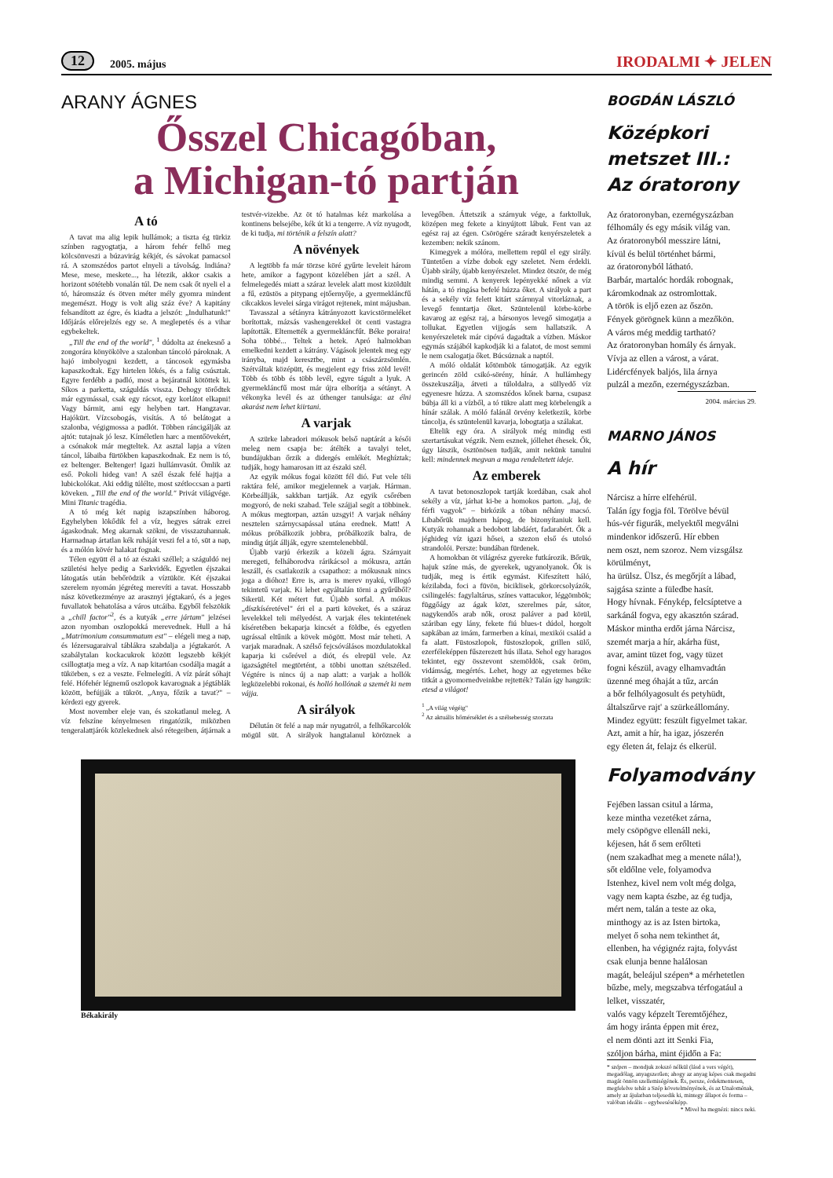12 2005. május IRODALMI ✦ JELEN
ARANY ÁGNES
Ősszel Chicagóban,
a Michigan-tó partján
A tó
A tavat ma alig lepik hullámok; a tiszta ég türkiz színben ragyogtatja, a három fehér felhő meg kölcsönveszi a búzavirág kékjét, és sávokat pamacsol rá. A szomszédos partot elnyeli a távolság. Indiána? Mese, mese, meskete..., ha létezik, akkor csakis a horizont sötétebb vonalán túl. De nem csak őt nyeli el a tó, háromszáz és ötven méter mély gyomra mindent megemészt. Hogy is volt alig száz éve? A kapitány felsandított az égre, és kiadta a jelszót: „Indulhatunk!" Időjárás előrejelzés egy se. A meglepetés és a vihar egybekeltek.
„Till the end of the world", <sup>1</sup> dúdolta az énekesnő a zongorára könyökölve a szalonban táncoló pároknak. A hajó imbolyogni kezdett, a táncosok egymásba kapaszkodtak. Egy hirtelen lökés, és a falig csúsztak. Egyre ferdébb a padló, most a bejáratnál kötöttek ki. Síkos a parketta, száguldás vissza. Dehogy törődtek már egymással, csak egy rácsot, egy korlátot elkapni! Vagy bármit, ami egy helyben tart. Hangzavar. Hajókürt. Vízcsobogás, visítás. A tó belátogat a szalonba, végigmossa a padlót. Többen ráncigálják az ajtót: tutajnak jó lesz. Kíméletlen harc a mentőövekért, a csónakok már megteltek. Az asztal lapja a vízen táncol, lábaiba fürtökben kapaszkodnak. Ez nem is tó, ez beltenger. Beltenger! Igazi hullámvasút. Ömlik az eső. Pokoli hideg van! A szél észak felé hajtja a lubickolókat. Aki eddig túlélte, most szétloccsan a parti köveken. „Till the end of the world." Privát világvége. Mini Titanic tragédia.
A tó még két napig iszapszínben háborog. Egyhelyben lökődik fel a víz, hegyes sátrak ezrei ágaskodnak. Meg akarnak szökni, de visszazuhannak. Harmadnap ártatlan kék ruháját veszi fel a tó, süt a nap, és a mólón kövér halakat fognak.
Télen együtt él a tó az északi széllel; a száguldó nej születési helye pedig a Sarkvidék. Egyetlen éjszakai látogatás után bebőrödzik a víztükör. Két éjszakai szerelem nyomán jégréteg merevíti a tavat. Hosszabb nász következménye az arasznyi jégtakaró, és a jeges fuvallatok behatolása a város utcáiba. Egyből felszökik a „chill factor"<sup>2</sup>, és a kutyák „erre jártam" jelzései azon nyomban oszlopokká merevednek. Hull a há „Matrimonium consummatum est" – elégeli meg a nap, és lézersugaraival táblákra szabdalja a jégtakarót. A szabálytalan kockacukrok között legszebb kékjét csillogtatja meg a víz. A nap kitartóan csodálja magát a tükörben, s ez a veszte. Felmelegíti. A víz párát sóhajt felé. Hófehér légnemű oszlopok kavarognak a jégtáblák között, befújják a tükröt. „Anya, főzik a tavat?" – kérdezi egy gyerek.
Most november eleje van, és szokatlanul meleg. A víz felszíne kényelmesen ringatózik, miközben tengeralattjárók közlekednek alsó rétegeiben, átjárnak a testvér-vizekbe. Az öt tó hatalmas kéz markolása a kontinens belsejébe, kék út ki a tengerre. A víz nyugodt, de ki tudja, mi történik a felszín alatt?
A növények
A legtöbb fa már törzse köré gyűrte leveleit három hete, amikor a fagypont közelében járt a szél. A felmelegedés miatt a száraz levelek alatt most kizöldült a fű, ezüstös a pitypang ejtőernyője, a gyermekláncfű cikcakkos levelei sárga virágot rejtenek, mint májusban.
Tavasszal a sétányra kátrányozott kavicstörmeléket borítottak, mázsás vashengerekkel öt centi vastagra lapították. Eltemették a gyermekláncfűt. Béke poraira! Soha többé... Teltek a hetek. Apró halmokban emelkedni kezdett a kátrány. Vágások jelentek meg egy irányba, majd keresztbe, mint a császárzsömlén. Szétváltak középütt, és megjelent egy friss zöld levél! Több és több és több levél, egyre tágult a lyuk. A gyermekláncfű most már újra elborítja a sétányt. A vékonyka levél és az úthenger tanulsága: az élni akarást nem lehet kiirtani.
A varjak
A szürke labradori mókusok belső naptárát a késői meleg nem csapja be: átélték a tavalyi telet, bundájukban őrzik a didergés emlékét. Meghíztak; tudják, hogy hamarosan itt az északi szél.
Az egyik mókus fogai között fél dió. Fut vele téli raktára felé, amikor megjelennek a varjak. Hárman. Körbeállják, sakkban tartják. Az egyik csőrében mogyoró, de neki szabad. Tele szájjal segít a többinek. A mókus megtorpan, aztán uzsgyi! A varjak néhány nesztelen szárnycsapással utána erednek. Matt! A mókus próbálkozik jobbra, próbálkozik balra, de mindig útját állják, egyre szemtelenebbül.
Újabb varjú érkezik a közeli ágra. Szárnyait meregeti, felháborodva rárikácsol a mókusra, aztán leszáll, és csatlakozik a csapathoz: a mókusnak nincs joga a dióhoz! Erre is, arra is merev nyakú, villogó tekintetű varjak. Ki lehet egyáltalán törni a gyűrűből? Sikerül. Két métert fut. Újabb sorfal. A mókus „díszkíséretével" éri el a parti köveket, és a száraz levelekkel teli mélyedést. A varjak éles tekintetének kíséretében bekaparja kincsét a földbe, és egyetlen ugrással eltűnik a kövek mögött. Most már teheti. A varjak maradnak. A szélső fejcsóválásos mozdulatokkal kaparja ki csőrével a diót, és elrepül vele. Az igazságtétel megtörtént, a többi unottan szétszéled. Végtére is nincs új a nap alatt: a varjak a hollók legközelebbi rokonai, és holló hollónak a szemét ki nem vájja.
A sirályok
Délután öt felé a nap már nyugatról, a felhőkarcolók mögül süt. A sirályok hangtalanul köröznek a levegőben. Áttetszik a szárnyuk vége, a farktolluk, középen meg fekete a kinyújtott lábuk. Fent van az egész raj az égen. Csörögére száradt kenyérszeletek a kezemben: nekik szánom.
Kimegyek a mólóra, mellettem repül el egy sirály. Tüntetően a vízbe dobok egy szeletet. Nem érdekli. Újabb sirály, újabb kenyérszelet. Mindez ötször, de még mindig semmi. A kenyerek lepényekké nőnek a víz hátán, a tó ringása befelé húzza őket. A sirályok a part és a sekély víz felett kitárt szárnnyal vitorláznak, a levegő fenntartja őket. Szüntelenül körbe-körbe kavarog az egész raj, a bársonyos levegő simogatja a tollukat. Egyetlen vijjogás sem hallatszik. A kenyérszeletek már cipóvá dagadtak a vízben. Máskor egymás szájából kapkodják ki a falatot, de most semmi le nem csalogatja őket. Búcsúznak a naptól.
A móló oldalát kőtömbök támogatják. Az egyik gerincén zöld csikó-sörény, hínár. A hullámhegy összekuszálja, átveti a túloldalra, a süllyedő víz egyenesre húzza. A szomszédos kőnek barna, csupasz búbja áll ki a vízből, a tó tükre alatt meg körbelengik a hínár szálak. A móló falánál örvény keletkezik, körbe táncolja, és szüntelenül kavarja, lobogtatja a szálakat.
Eltelik egy óra. A sirályok még mindig esti szertartásukat végzik. Nem esznek, jóllehet éhesek. Ők, úgy látszik, ösztönösen tudják, amit nekünk tanulni kell: mindennek megvan a maga rendeltetett ideje.
Az emberek
A tavat betonoszlopok tartják kordában, csak ahol sekély a víz, járhat ki-be a homokos parton. „Jaj, de férfi vagyok" – birkózik a tóban néhány macsó. Libabőrük majdnem hápog, de bizonyítaniuk kell. Kutyák rohannak a bedobott labdáért, fadarabért. Ők a jéghideg víz igazi hősei, a szezon első és utolsó strandolói. Persze: bundában fürdenek.
A homokban öt világrész gyereke futkározik. Bőrük, hajuk színe más, de gyerekek, ugyanolyanok. Ők is tudják, meg is értik egymást. Kifeszített háló, kézilabda, foci a füvön, biciklisek, görkorcsolyázók, csilingelés: fagylaltárus, színes vattacukor, léggömbök; függőágy az ágak közt, szerelmes pár, sátor, nagykendős arab nők, orosz paláver a pad körül, száriban egy lány, fekete fiú blues-t dúdol, horgolt sapkában az imám, farmerben a kínai, mexikói család a fa alatt. Füstoszlopok, füstoszlopok, grillen sülő, ezerféleképpen fűszerezett hús illata. Sehol egy haragos tekintet, egy összevont szemöldök, csak öröm, vidámság, megértés. Lehet, hogy az egyetemes béke titkát a gyomornedveinkbe rejtették? Talán így hangzik: etesd a világot!
<sup>1</sup> „A világ végéig"
<sup>2</sup> Az aktuális hőmérséklet és a szélsebesség szorzata
Békakirály
BOGDÁN LÁSZLÓ
Középkori metszet III.: Az óratorony
Az óratoronyban, ezernégyszázban
félhomály és egy másik világ van.
Az óratoronyból messzire látni,
kívül és belül történhet bármi,
az óratoronyból látható.
Barbár, martalóc hordák robognak,
káromkodnak az ostromlottak.
A török is eljő ezen az őszön.
Fények görögnek künn a mezőkön.
A város még meddig tartható?
Az óratoronyban homály és árnyak.
Vívja az ellen a várost, a várat.
Lidércfények baljós, lila árnya
pulzál a mezőn, ezernégyszázban.
2004. március 29.
MARNO JÁNOS
A hír
Nárcisz a hírre elfehérül.
Talán így fogja föl. Törölve bévül
hús-vér figurák, melyektől megválni
mindenkor időszerű. Hír ebben
nem oszt, nem szoroz. Nem vizsgálsz körülményt,
ha ürülsz. Ülsz, és megőrjít a lábad,
sajgása szinte a füledbe hasít.
Hogy hívnak. Fénykép, felcsíptetve a
sarkánál fogva, egy akasztón szárad.
Máskor mintha erdőt járna Nárcisz,
szemét marja a hír, akárha füst,
avar, amint tüzet fog, vagy tüzet
fogni készül, avagy elhamvadtán
üzenné meg óhaját a tűz, arcán
a bőr felhólyagosult és petyhüdt,
általszűrve rajt' a szürkeállomány.
Mindez együtt: feszült figyelmet takar.
Azt, amit a hír, ha igaz, jószerén
egy életen át, felajz és elkerül.
Folyamodvány
Fejében lassan csitul a lárma,
keze mintha vezetéket zárna,
mely csöpögve ellenáll neki,
kéjesen, hát ő sem erőlteti
(nem szakadhat meg a menete nála!),
sőt eldőlne vele, folyamodva
Istenhez, kivel nem volt még dolga,
vagy nem kapta észbe, az ég tudja,
mért nem, talán a teste az oka,
minthogy az is az Isten birtoka,
melyet ő soha nem tekinthet át,
ellenben, ha végignéz rajta, folyvást
csak elunja benne halálosan
magát, beleájul szépen* a mérhetetlen bűzbe, mely, megszabva térfogatául a lelket, visszatér,
valós vagy képzelt Teremtőjéhez,
ám hogy iránta éppen mit érez,
el nem dönti azt itt Senki Fia,
szóljon bárha, mint éjidőn a Fa:
* szépen – mondjuk zokszó nélkül (lásd a vers végét), megadólag, anyagszerűen; ahogy az anyag képes csak megadni magát önnön szellemiségének. És, persze, érdekmentesen, megfelelve tehát a Szép követelményének, és az Unaloménak, amely az ájulatban teljesedik ki, mintegy állapot és forma – valóban ideális – egybeeséséképp.
* Mivel ha megnézi: nincs neki.